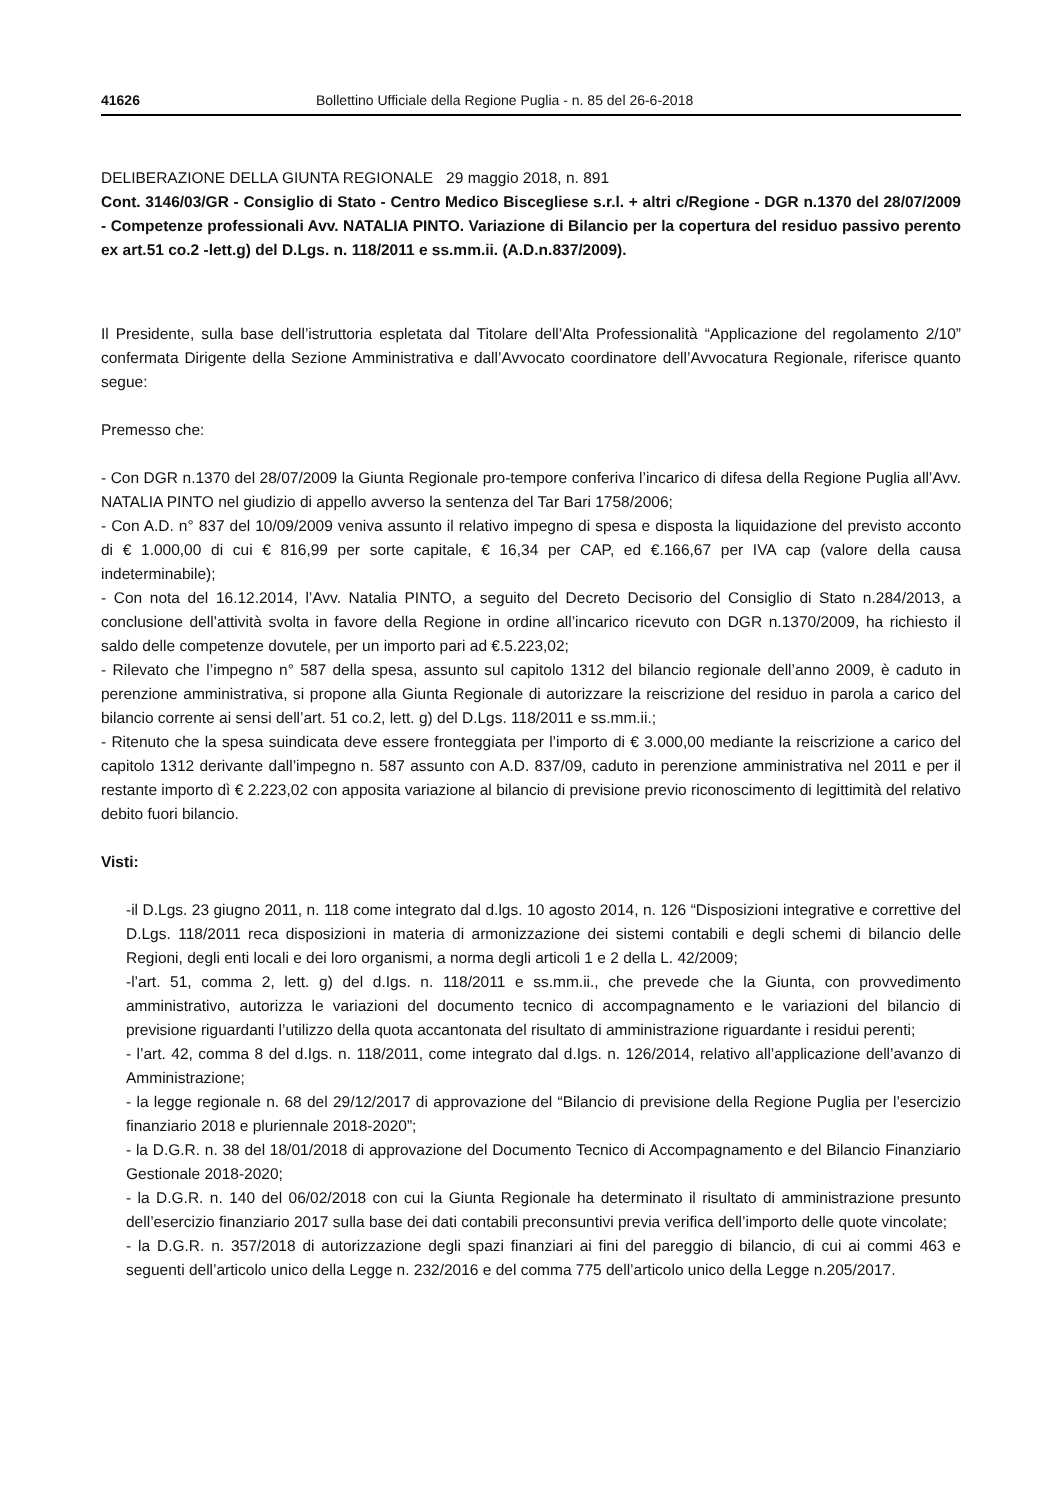41626 Bollettino Ufficiale della Regione Puglia - n. 85 del 26-6-2018
DELIBERAZIONE DELLA GIUNTA REGIONALE 29 maggio 2018, n. 891
Cont. 3146/03/GR - Consiglio di Stato - Centro Medico Biscegliese s.r.l. + altri c/Regione - DGR n.1370 del 28/07/2009 - Competenze professionali Avv. NATALIA PINTO. Variazione di Bilancio per la copertura del residuo passivo perento ex art.51 co.2 -lett.g) del D.Lgs. n. 118/2011 e ss.mm.ii. (A.D.n.837/2009).
Il Presidente, sulla base dell’istruttoria espletata dal Titolare dell’Alta Professionalità “Applicazione del regolamento 2/10” confermata Dirigente della Sezione Amministrativa e dall’Avvocato coordinatore dell’Avvocatura Regionale, riferisce quanto segue:
Premesso che:
- Con DGR n.1370 del 28/07/2009 la Giunta Regionale pro-tempore conferiva l’incarico di difesa della Regione Puglia all’Avv. NATALIA PINTO nel giudizio di appello avverso la sentenza del Tar Bari 1758/2006;
- Con A.D. n° 837 del 10/09/2009 veniva assunto il relativo impegno di spesa e disposta la liquidazione del previsto acconto di € 1.000,00 di cui € 816,99 per sorte capitale, € 16,34 per CAP, ed €.166,67 per IVA cap (valore della causa indeterminabile);
- Con nota del 16.12.2014, l’Avv. Natalia PINTO, a seguito del Decreto Decisorio del Consiglio di Stato n.284/2013, a conclusione dell’attività svolta in favore della Regione in ordine all’incarico ricevuto con DGR n.1370/2009, ha richiesto il saldo delle competenze dovutele, per un importo pari ad €.5.223,02;
- Rilevato che l’impegno n° 587 della spesa, assunto sul capitolo 1312 del bilancio regionale dell’anno 2009, è caduto in perenzione amministrativa, si propone alla Giunta Regionale di autorizzare la reiscrizione del residuo in parola a carico del bilancio corrente ai sensi dell’art. 51 co.2, lett. g) del D.Lgs. 118/2011 e ss.mm.ii.;
- Ritenuto che la spesa suindicata deve essere fronteggiata per l’importo di € 3.000,00 mediante la reiscrizione a carico del capitolo 1312 derivante dall’impegno n. 587 assunto con A.D. 837/09, caduto in perenzione amministrativa nel 2011 e per il restante importo dì € 2.223,02 con apposita variazione al bilancio di previsione previo riconoscimento di legittimità del relativo debito fuori bilancio.
Visti:
-il D.Lgs. 23 giugno 2011, n. 118 come integrato dal d.lgs. 10 agosto 2014, n. 126 “Disposizioni integrative e correttive del D.Lgs. 118/2011 reca disposizioni in materia di armonizzazione dei sistemi contabili e degli schemi di bilancio delle Regioni, degli enti locali e dei loro organismi, a norma degli articoli 1 e 2 della L. 42/2009;
-l’art. 51, comma 2, lett. g) del d.Igs. n. 118/2011 e ss.mm.ii., che prevede che la Giunta, con provvedimento amministrativo, autorizza le variazioni del documento tecnico di accompagnamento e le variazioni del bilancio di previsione riguardanti l’utilizzo della quota accantonata del risultato di amministrazione riguardante i residui perenti;
- l’art. 42, comma 8 del d.Igs. n. 118/2011, come integrato dal d.Igs. n. 126/2014, relativo all’applicazione dell’avanzo di Amministrazione;
- la legge regionale n. 68 del 29/12/2017 di approvazione del “Bilancio di previsione della Regione Puglia per l’esercizio finanziario 2018 e pluriennale 2018-2020”;
- la D.G.R. n. 38 del 18/01/2018 di approvazione del Documento Tecnico di Accompagnamento e del Bilancio Finanziario Gestionale 2018-2020;
- la D.G.R. n. 140 del 06/02/2018 con cui la Giunta Regionale ha determinato il risultato di amministrazione presunto dell’esercizio finanziario 2017 sulla base dei dati contabili preconsuntivi previa verifica dell’importo delle quote vincolate;
- la D.G.R. n. 357/2018 di autorizzazione degli spazi finanziari ai fini del pareggio di bilancio, di cui ai commi 463 e seguenti dell’articolo unico della Legge n. 232/2016 e del comma 775 dell’articolo unico della Legge n.205/2017.